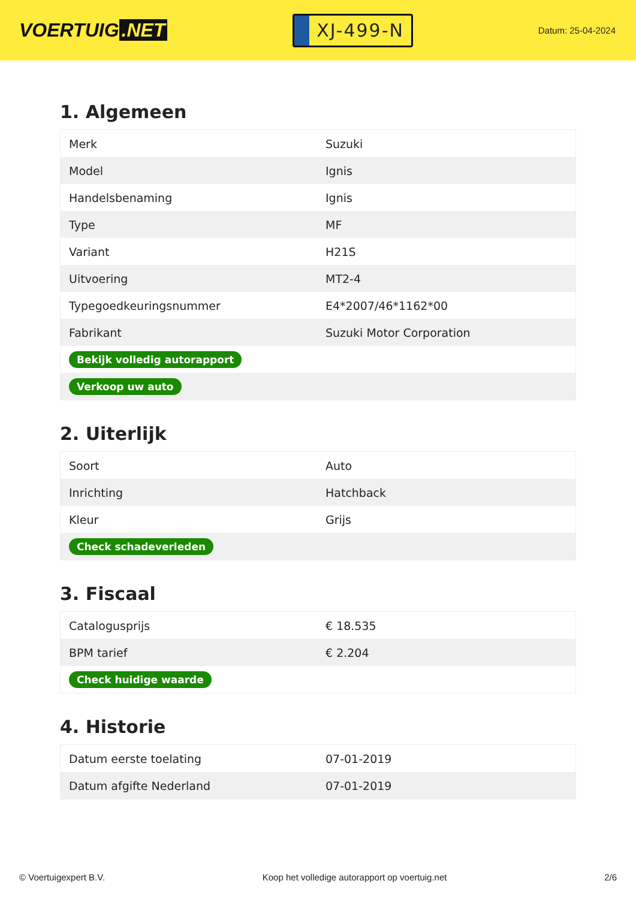VOERTUIG.NET
XJ-499-N
Datum: 25-04-2024
1. Algemeen
| Merk | Suzuki |
| Model | Ignis |
| Handelsbenaming | Ignis |
| Type | MF |
| Variant | H21S |
| Uitvoering | MT2-4 |
| Typegoedkeuringsnummer | E4*2007/46*1162*00 |
| Fabrikant | Suzuki Motor Corporation |
| Bekijk volledig autorapport | |
| Verkoop uw auto | |
2. Uiterlijk
| Soort | Auto |
| Inrichting | Hatchback |
| Kleur | Grijs |
| Check schadeverleden | |
3. Fiscaal
| Catalogusprijs | € 18.535 |
| BPM tarief | € 2.204 |
| Check huidige waarde | |
4. Historie
| Datum eerste toelating | 07-01-2019 |
| Datum afgifte Nederland | 07-01-2019 |
© Voertuigexpert B.V. Koop het volledige autorapport op voertuig.net 2/6